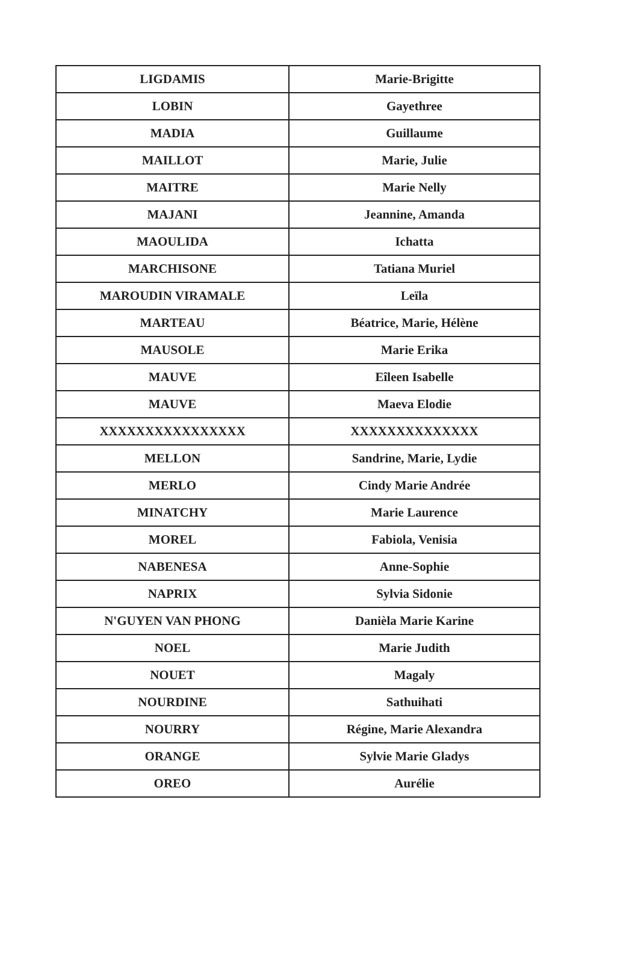| LIGDAMIS | Marie-Brigitte |
| LOBIN | Gayethree |
| MADIA | Guillaume |
| MAILLOT | Marie, Julie |
| MAITRE | Marie Nelly |
| MAJANI | Jeannine, Amanda |
| MAOULIDA | Ichatta |
| MARCHISONE | Tatiana Muriel |
| MAROUDIN VIRAMALE | Leïla |
| MARTEAU | Béatrice, Marie, Hélène |
| MAUSOLE | Marie Erika |
| MAUVE | Eîleen Isabelle |
| MAUVE | Maeva Elodie |
| XXXXXXXXXXXXXXXX | XXXXXXXXXXXXXX |
| MELLON | Sandrine, Marie, Lydie |
| MERLO | Cindy Marie Andrée |
| MINATCHY | Marie Laurence |
| MOREL | Fabiola, Venisia |
| NABENESA | Anne-Sophie |
| NAPRIX | Sylvia Sidonie |
| N'GUYEN VAN PHONG | Danièla Marie Karine |
| NOEL | Marie Judith |
| NOUET | Magaly |
| NOURDINE | Sathuihati |
| NOURRY | Régine, Marie Alexandra |
| ORANGE | Sylvie Marie Gladys |
| OREO | Aurélie |